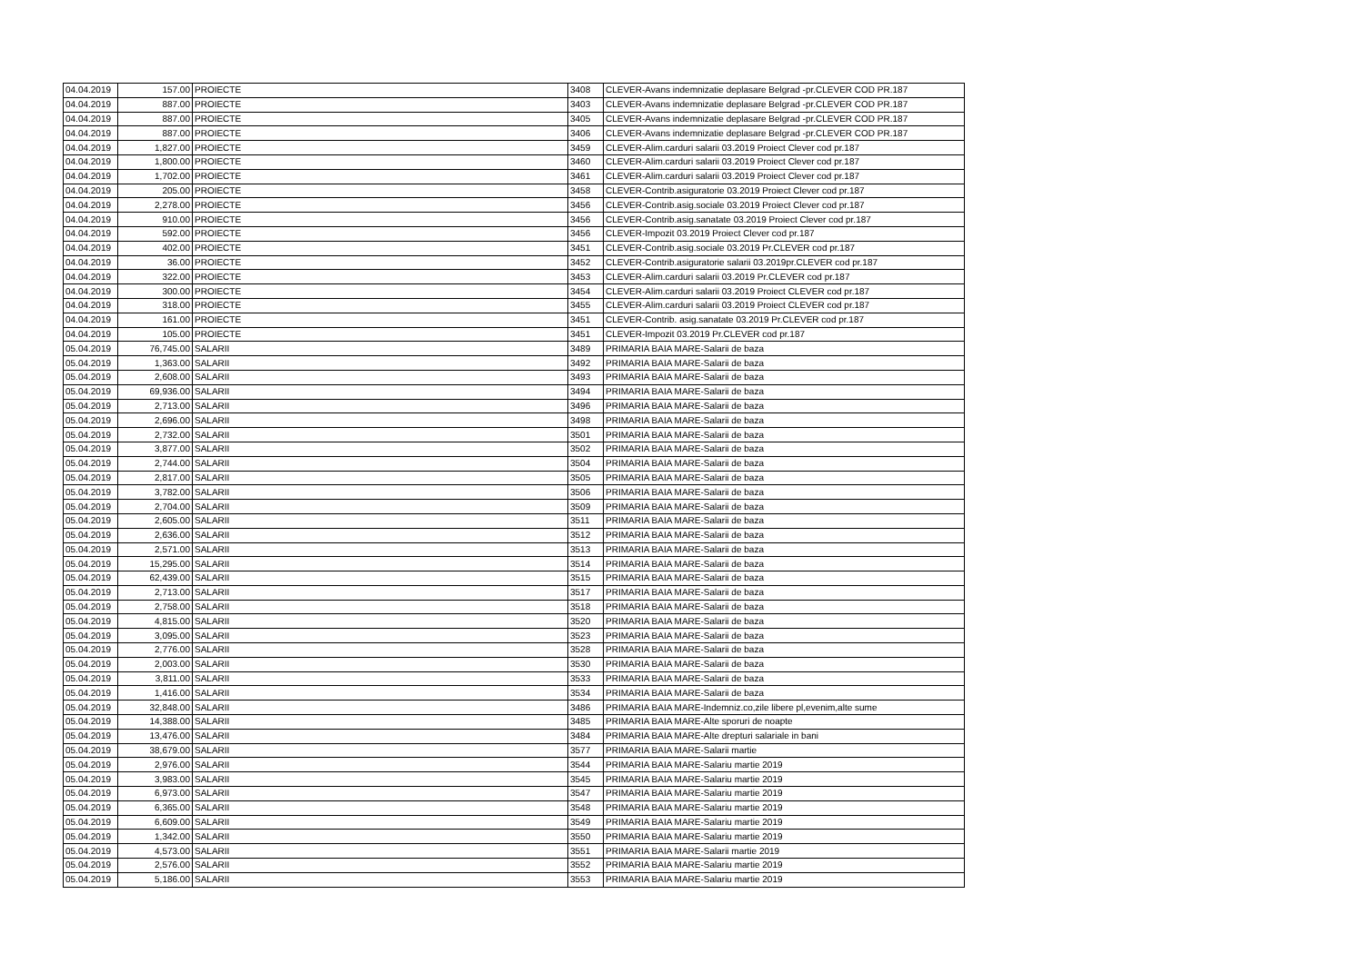| 04.04.2019 | 157.00 | PROIECTE | 3408 | CLEVER-Avans indemnizatie deplasare Belgrad -pr.CLEVER COD PR.187 |
| 04.04.2019 | 887.00 | PROIECTE | 3403 | CLEVER-Avans indemnizatie deplasare Belgrad -pr.CLEVER COD PR.187 |
| 04.04.2019 | 887.00 | PROIECTE | 3405 | CLEVER-Avans indemnizatie deplasare Belgrad -pr.CLEVER COD PR.187 |
| 04.04.2019 | 887.00 | PROIECTE | 3406 | CLEVER-Avans indemnizatie deplasare Belgrad -pr.CLEVER COD PR.187 |
| 04.04.2019 | 1,827.00 | PROIECTE | 3459 | CLEVER-Alim.carduri salarii 03.2019 Proiect Clever cod pr.187 |
| 04.04.2019 | 1,800.00 | PROIECTE | 3460 | CLEVER-Alim.carduri salarii 03.2019 Proiect Clever cod pr.187 |
| 04.04.2019 | 1,702.00 | PROIECTE | 3461 | CLEVER-Alim.carduri salarii 03.2019 Proiect Clever cod pr.187 |
| 04.04.2019 | 205.00 | PROIECTE | 3458 | CLEVER-Contrib.asiguratorie 03.2019 Proiect Clever cod pr.187 |
| 04.04.2019 | 2,278.00 | PROIECTE | 3456 | CLEVER-Contrib.asig.sociale 03.2019 Proiect Clever cod pr.187 |
| 04.04.2019 | 910.00 | PROIECTE | 3456 | CLEVER-Contrib.asig.sanatate 03.2019 Proiect Clever cod pr.187 |
| 04.04.2019 | 592.00 | PROIECTE | 3456 | CLEVER-Impozit 03.2019 Proiect Clever cod pr.187 |
| 04.04.2019 | 402.00 | PROIECTE | 3451 | CLEVER-Contrib.asig.sociale 03.2019 Pr.CLEVER cod pr.187 |
| 04.04.2019 | 36.00 | PROIECTE | 3452 | CLEVER-Contrib.asiguratorie salarii 03.2019pr.CLEVER cod pr.187 |
| 04.04.2019 | 322.00 | PROIECTE | 3453 | CLEVER-Alim.carduri salarii 03.2019 Pr.CLEVER cod pr.187 |
| 04.04.2019 | 300.00 | PROIECTE | 3454 | CLEVER-Alim.carduri salarii 03.2019 Proiect CLEVER cod pr.187 |
| 04.04.2019 | 318.00 | PROIECTE | 3455 | CLEVER-Alim.carduri salarii 03.2019 Proiect CLEVER cod pr.187 |
| 04.04.2019 | 161.00 | PROIECTE | 3451 | CLEVER-Contrib. asig.sanatate 03.2019 Pr.CLEVER cod pr.187 |
| 04.04.2019 | 105.00 | PROIECTE | 3451 | CLEVER-Impozit 03.2019 Pr.CLEVER cod pr.187 |
| 05.04.2019 | 76,745.00 | SALARII | 3489 | PRIMARIA BAIA MARE-Salarii de baza |
| 05.04.2019 | 1,363.00 | SALARII | 3492 | PRIMARIA BAIA MARE-Salarii de baza |
| 05.04.2019 | 2,608.00 | SALARII | 3493 | PRIMARIA BAIA MARE-Salarii de baza |
| 05.04.2019 | 69,936.00 | SALARII | 3494 | PRIMARIA BAIA MARE-Salarii de baza |
| 05.04.2019 | 2,713.00 | SALARII | 3496 | PRIMARIA BAIA MARE-Salarii de baza |
| 05.04.2019 | 2,696.00 | SALARII | 3498 | PRIMARIA BAIA MARE-Salarii de baza |
| 05.04.2019 | 2,732.00 | SALARII | 3501 | PRIMARIA BAIA MARE-Salarii de baza |
| 05.04.2019 | 3,877.00 | SALARII | 3502 | PRIMARIA BAIA MARE-Salarii de baza |
| 05.04.2019 | 2,744.00 | SALARII | 3504 | PRIMARIA BAIA MARE-Salarii de baza |
| 05.04.2019 | 2,817.00 | SALARII | 3505 | PRIMARIA BAIA MARE-Salarii de baza |
| 05.04.2019 | 3,782.00 | SALARII | 3506 | PRIMARIA BAIA MARE-Salarii de baza |
| 05.04.2019 | 2,704.00 | SALARII | 3509 | PRIMARIA BAIA MARE-Salarii de baza |
| 05.04.2019 | 2,605.00 | SALARII | 3511 | PRIMARIA BAIA MARE-Salarii de baza |
| 05.04.2019 | 2,636.00 | SALARII | 3512 | PRIMARIA BAIA MARE-Salarii de baza |
| 05.04.2019 | 2,571.00 | SALARII | 3513 | PRIMARIA BAIA MARE-Salarii de baza |
| 05.04.2019 | 15,295.00 | SALARII | 3514 | PRIMARIA BAIA MARE-Salarii de baza |
| 05.04.2019 | 62,439.00 | SALARII | 3515 | PRIMARIA BAIA MARE-Salarii de baza |
| 05.04.2019 | 2,713.00 | SALARII | 3517 | PRIMARIA BAIA MARE-Salarii de baza |
| 05.04.2019 | 2,758.00 | SALARII | 3518 | PRIMARIA BAIA MARE-Salarii de baza |
| 05.04.2019 | 4,815.00 | SALARII | 3520 | PRIMARIA BAIA MARE-Salarii de baza |
| 05.04.2019 | 3,095.00 | SALARII | 3523 | PRIMARIA BAIA MARE-Salarii de baza |
| 05.04.2019 | 2,776.00 | SALARII | 3528 | PRIMARIA BAIA MARE-Salarii de baza |
| 05.04.2019 | 2,003.00 | SALARII | 3530 | PRIMARIA BAIA MARE-Salarii de baza |
| 05.04.2019 | 3,811.00 | SALARII | 3533 | PRIMARIA BAIA MARE-Salarii de baza |
| 05.04.2019 | 1,416.00 | SALARII | 3534 | PRIMARIA BAIA MARE-Salarii de baza |
| 05.04.2019 | 32,848.00 | SALARII | 3486 | PRIMARIA BAIA MARE-Indemniz.co,zile libere pl,evenim,alte sume |
| 05.04.2019 | 14,388.00 | SALARII | 3485 | PRIMARIA BAIA MARE-Alte sporuri de noapte |
| 05.04.2019 | 13,476.00 | SALARII | 3484 | PRIMARIA BAIA MARE-Alte drepturi salariale in bani |
| 05.04.2019 | 38,679.00 | SALARII | 3577 | PRIMARIA BAIA MARE-Salarii martie |
| 05.04.2019 | 2,976.00 | SALARII | 3544 | PRIMARIA BAIA MARE-Salariu martie 2019 |
| 05.04.2019 | 3,983.00 | SALARII | 3545 | PRIMARIA BAIA MARE-Salariu martie 2019 |
| 05.04.2019 | 6,973.00 | SALARII | 3547 | PRIMARIA BAIA MARE-Salariu martie 2019 |
| 05.04.2019 | 6,365.00 | SALARII | 3548 | PRIMARIA BAIA MARE-Salariu martie 2019 |
| 05.04.2019 | 6,609.00 | SALARII | 3549 | PRIMARIA BAIA MARE-Salariu martie 2019 |
| 05.04.2019 | 1,342.00 | SALARII | 3550 | PRIMARIA BAIA MARE-Salariu martie 2019 |
| 05.04.2019 | 4,573.00 | SALARII | 3551 | PRIMARIA BAIA MARE-Salarii martie 2019 |
| 05.04.2019 | 2,576.00 | SALARII | 3552 | PRIMARIA BAIA MARE-Salariu martie 2019 |
| 05.04.2019 | 5,186.00 | SALARII | 3553 | PRIMARIA BAIA MARE-Salariu martie 2019 |